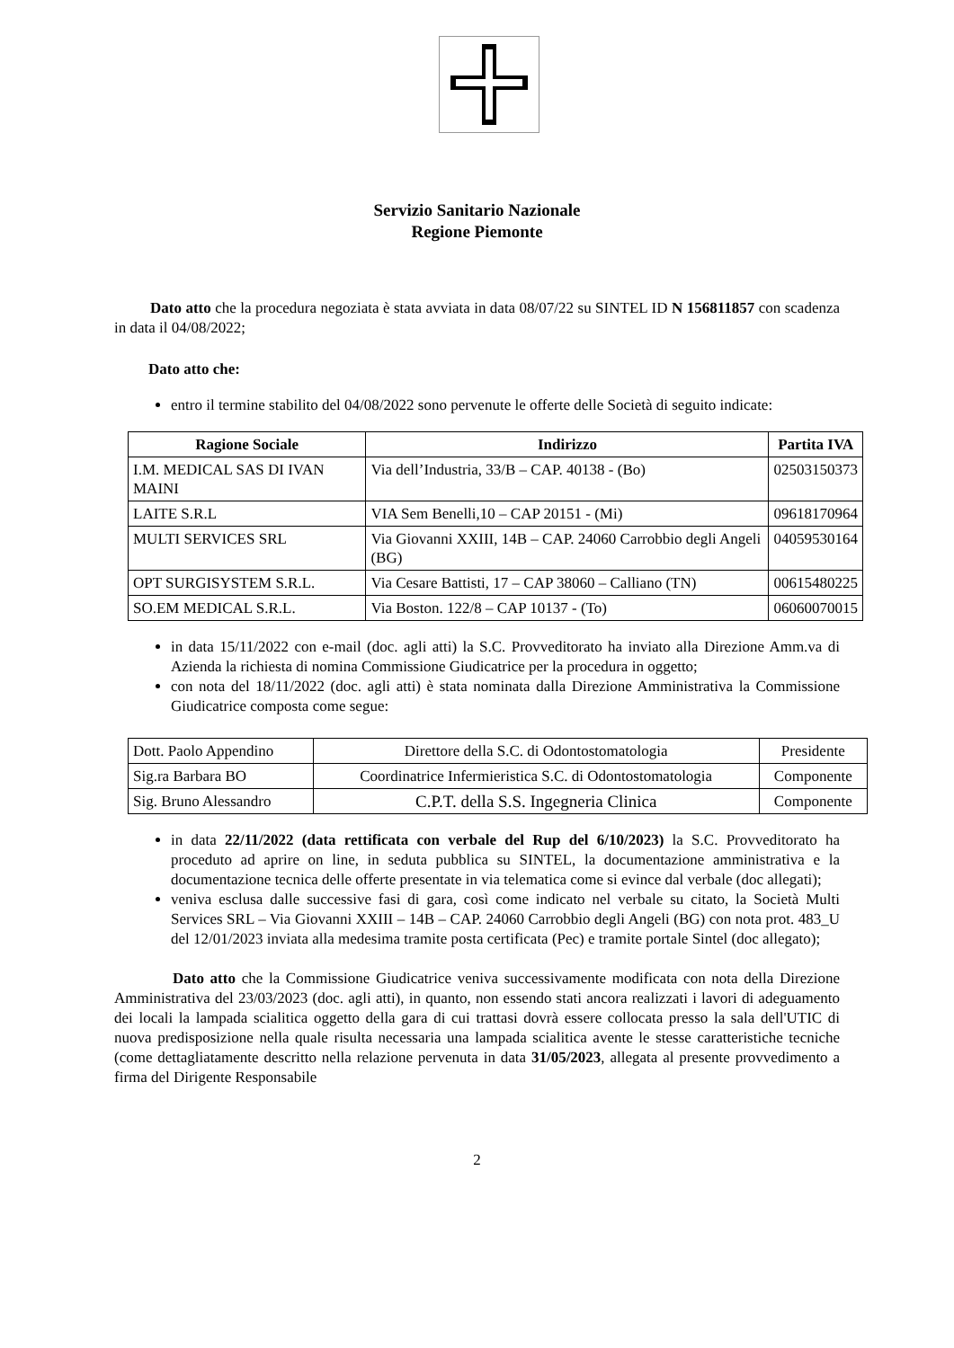Servizio Sanitario Nazionale
Regione Piemonte
Dato atto che la procedura negoziata è stata avviata in data 08/07/22 su SINTEL ID N 156811857 con scadenza in data il 04/08/2022;
Dato atto che:
entro il termine stabilito del 04/08/2022 sono pervenute le offerte delle Società di seguito indicate:
| Ragione Sociale | Indirizzo | Partita IVA |
| --- | --- | --- |
| I.M. MEDICAL SAS DI IVAN MAINI | Via dell’Industria, 33/B – CAP. 40138 - (Bo) | 02503150373 |
| LAITE S.R.L | VIA Sem Benelli,10 – CAP 20151 - (Mi) | 09618170964 |
| MULTI SERVICES SRL | Via Giovanni XXIII, 14B – CAP. 24060 Carrobbio degli Angeli (BG) | 04059530164 |
| OPT SURGISYSTEM S.R.L. | Via Cesare Battisti, 17 – CAP 38060 – Calliano (TN) | 00615480225 |
| SO.EM MEDICAL S.R.L. | Via Boston. 122/8 – CAP 10137 - (To) | 06060070015 |
in data 15/11/2022 con e-mail (doc. agli atti) la S.C. Provveditorato ha inviato alla Direzione Amm.va di Azienda la richiesta di nomina Commissione Giudicatrice per la procedura in oggetto;
con nota del 18/11/2022 (doc. agli atti) è stata nominata dalla Direzione Amministrativa la Commissione Giudicatrice composta come segue:
| Dott. Paolo Appendino | Direttore della S.C. di Odontostomatologia | Presidente |
| Sig.ra Barbara BO | Coordinatrice Infermieristica S.C. di Odontostomatologia | Componente |
| Sig. Bruno Alessandro | C.P.T. della S.S. Ingegneria Clinica | Componente |
in data 22/11/2022 (data rettificata con verbale del Rup del 6/10/2023) la S.C. Provveditorato ha proceduto ad aprire on line, in seduta pubblica su SINTEL, la documentazione amministrativa e la documentazione tecnica delle offerte presentate in via telematica come si evince dal verbale (doc allegati);
veniva esclusa dalle successive fasi di gara, così come indicato nel verbale su citato, la Società Multi Services SRL – Via Giovanni XXIII – 14B – CAP. 24060 Carrobbio degli Angeli (BG) con nota prot. 483_U del 12/01/2023 inviata alla medesima tramite posta certificata (Pec) e tramite portale Sintel (doc allegato);
Dato atto che la Commissione Giudicatrice veniva successivamente modificata con nota della Direzione Amministrativa del 23/03/2023 (doc. agli atti), in quanto, non essendo stati ancora realizzati i lavori di adeguamento dei locali la lampada scialitica oggetto della gara di cui trattasi dovrà essere collocata presso la sala dell'UTIC di nuova predisposizione nella quale risulta necessaria una lampada scialitica avente le stesse caratteristiche tecniche (come dettagliatamente descritto nella relazione pervenuta in data 31/05/2023, allegata al presente provvedimento a firma del Dirigente Responsabile
2